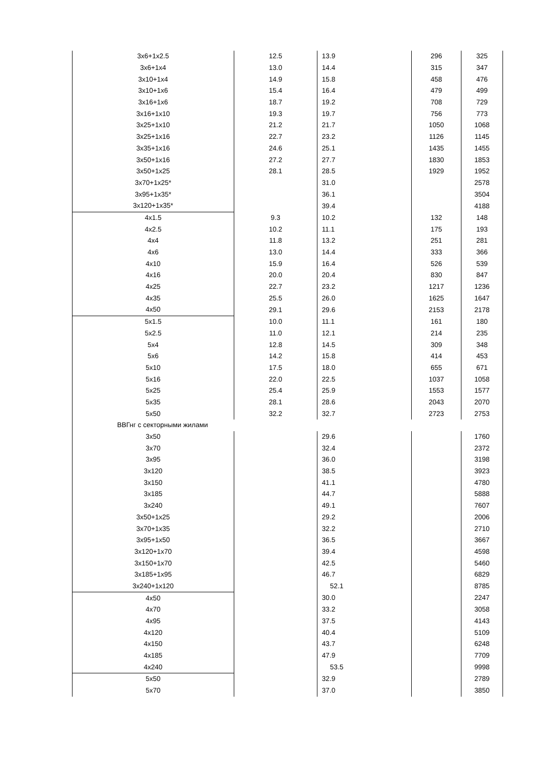| 3x6+1x2.5 | 12.5 | 13.9 | 296 | 325 |
| 3x6+1x4 | 13.0 | 14.4 | 315 | 347 |
| 3x10+1x4 | 14.9 | 15.8 | 458 | 476 |
| 3x10+1x6 | 15.4 | 16.4 | 479 | 499 |
| 3x16+1x6 | 18.7 | 19.2 | 708 | 729 |
| 3x16+1x10 | 19.3 | 19.7 | 756 | 773 |
| 3x25+1x10 | 21.2 | 21.7 | 1050 | 1068 |
| 3x25+1x16 | 22.7 | 23.2 | 1126 | 1145 |
| 3x35+1x16 | 24.6 | 25.1 | 1435 | 1455 |
| 3x50+1x16 | 27.2 | 27.7 | 1830 | 1853 |
| 3x50+1x25 | 28.1 | 28.5 | 1929 | 1952 |
| 3x70+1x25* | | 31.0 | | 2578 |
| 3x95+1x35* | | 36.1 | | 3504 |
| 3x120+1x35* | | 39.4 | | 4188 |
| 4x1.5 | 9.3 | 10.2 | 132 | 148 |
| 4x2.5 | 10.2 | 11.1 | 175 | 193 |
| 4x4 | 11.8 | 13.2 | 251 | 281 |
| 4x6 | 13.0 | 14.4 | 333 | 366 |
| 4x10 | 15.9 | 16.4 | 526 | 539 |
| 4x16 | 20.0 | 20.4 | 830 | 847 |
| 4x25 | 22.7 | 23.2 | 1217 | 1236 |
| 4x35 | 25.5 | 26.0 | 1625 | 1647 |
| 4x50 | 29.1 | 29.6 | 2153 | 2178 |
| 5x1.5 | 10.0 | 11.1 | 161 | 180 |
| 5x2.5 | 11.0 | 12.1 | 214 | 235 |
| 5x4 | 12.8 | 14.5 | 309 | 348 |
| 5x6 | 14.2 | 15.8 | 414 | 453 |
| 5x10 | 17.5 | 18.0 | 655 | 671 |
| 5x16 | 22.0 | 22.5 | 1037 | 1058 |
| 5x25 | 25.4 | 25.9 | 1553 | 1577 |
| 5x35 | 28.1 | 28.6 | 2043 | 2070 |
| 5x50 | 32.2 | 32.7 | 2723 | 2753 |
| ВВГнг с секторными жилами | | | | |
| 3x50 | | 29.6 | | 1760 |
| 3x70 | | 32.4 | | 2372 |
| 3x95 | | 36.0 | | 3198 |
| 3x120 | | 38.5 | | 3923 |
| 3x150 | | 41.1 | | 4780 |
| 3x185 | | 44.7 | | 5888 |
| 3x240 | | 49.1 | | 7607 |
| 3x50+1x25 | | 29.2 | | 2006 |
| 3x70+1x35 | | 32.2 | | 2710 |
| 3x95+1x50 | | 36.5 | | 3667 |
| 3x120+1x70 | | 39.4 | | 4598 |
| 3x150+1x70 | | 42.5 | | 5460 |
| 3x185+1x95 | | 46.7 | | 6829 |
| 3x240+1x120 | | 52.1 | | 8785 |
| 4x50 | | 30.0 | | 2247 |
| 4x70 | | 33.2 | | 3058 |
| 4x95 | | 37.5 | | 4143 |
| 4x120 | | 40.4 | | 5109 |
| 4x150 | | 43.7 | | 6248 |
| 4x185 | | 47.9 | | 7709 |
| 4x240 | | 53.5 | | 9998 |
| 5x50 | | 32.9 | | 2789 |
| 5x70 | | 37.0 | | 3850 |